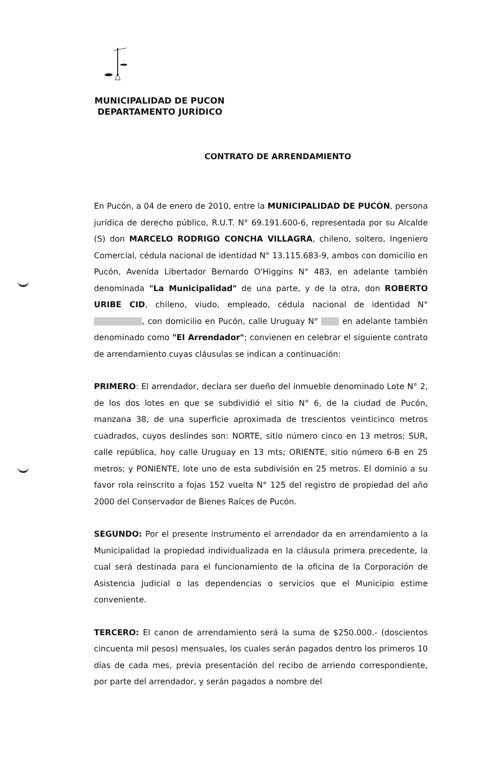MUNICIPALIDAD DE PUCON
DEPARTAMENTO JURÍDICO
CONTRATO DE ARRENDAMIENTO
En Pucón, a 04 de enero de 2010, entre la MUNICIPALIDAD DE PUCÓN, persona jurídica de derecho público, R.U.T. N° 69.191.600-6, representada por su Alcalde (S) don MARCELO RODRIGO CONCHA VILLAGRA, chileno, soltero, Ingeniero Comercial, cédula nacional de identidad N° 13.115.683-9, ambos con domicilio en Pucón, Avenida Libertador Bernardo O'Higgins N° 483, en adelante también denominada "La Municipalidad" de una parte, y de la otra, don ROBERTO URIBE CID, chileno, viudo, empleado, cédula nacional de identidad N° , con domicilio en Pucón, calle Uruguay N° en adelante también denominado como "El Arrendador"; convienen en celebrar el siguiente contrato de arrendamiento cuyas cláusulas se indican a continuación:
PRIMERO: El arrendador, declara ser dueño del inmueble denominado Lote N° 2, de los dos lotes en que se subdividió el sitio N° 6, de la ciudad de Pucón, manzana 38, de una superficie aproximada de trescientos veinticinco metros cuadrados, cuyos deslindes son: NORTE, sitio número cinco en 13 metros; SUR, calle república, hoy calle Uruguay en 13 mts; ORIENTE, sitio número 6-B en 25 metros; y PONIENTE, lote uno de esta subdivisión en 25 metros. El dominio a su favor rola reinscrito a fojas 152 vuelta N° 125 del registro de propiedad del año 2000 del Conservador de Bienes Raíces de Pucón.
SEGUNDO: Por el presente instrumento el arrendador da en arrendamiento a la Municipalidad la propiedad individualizada en la cláusula primera precedente, la cual será destinada para el funcionamiento de la oficina de la Corporación de Asistencia Judicial o las dependencias o servicios que el Municipio estime conveniente.
TERCERO: El canon de arrendamiento será la suma de $250.000.- (doscientos cincuenta mil pesos) mensuales, los cuales serán pagados dentro los primeros 10 días de cada mes, previa presentación del recibo de arriendo correspondiente, por parte del arrendador, y serán pagados a nombre del